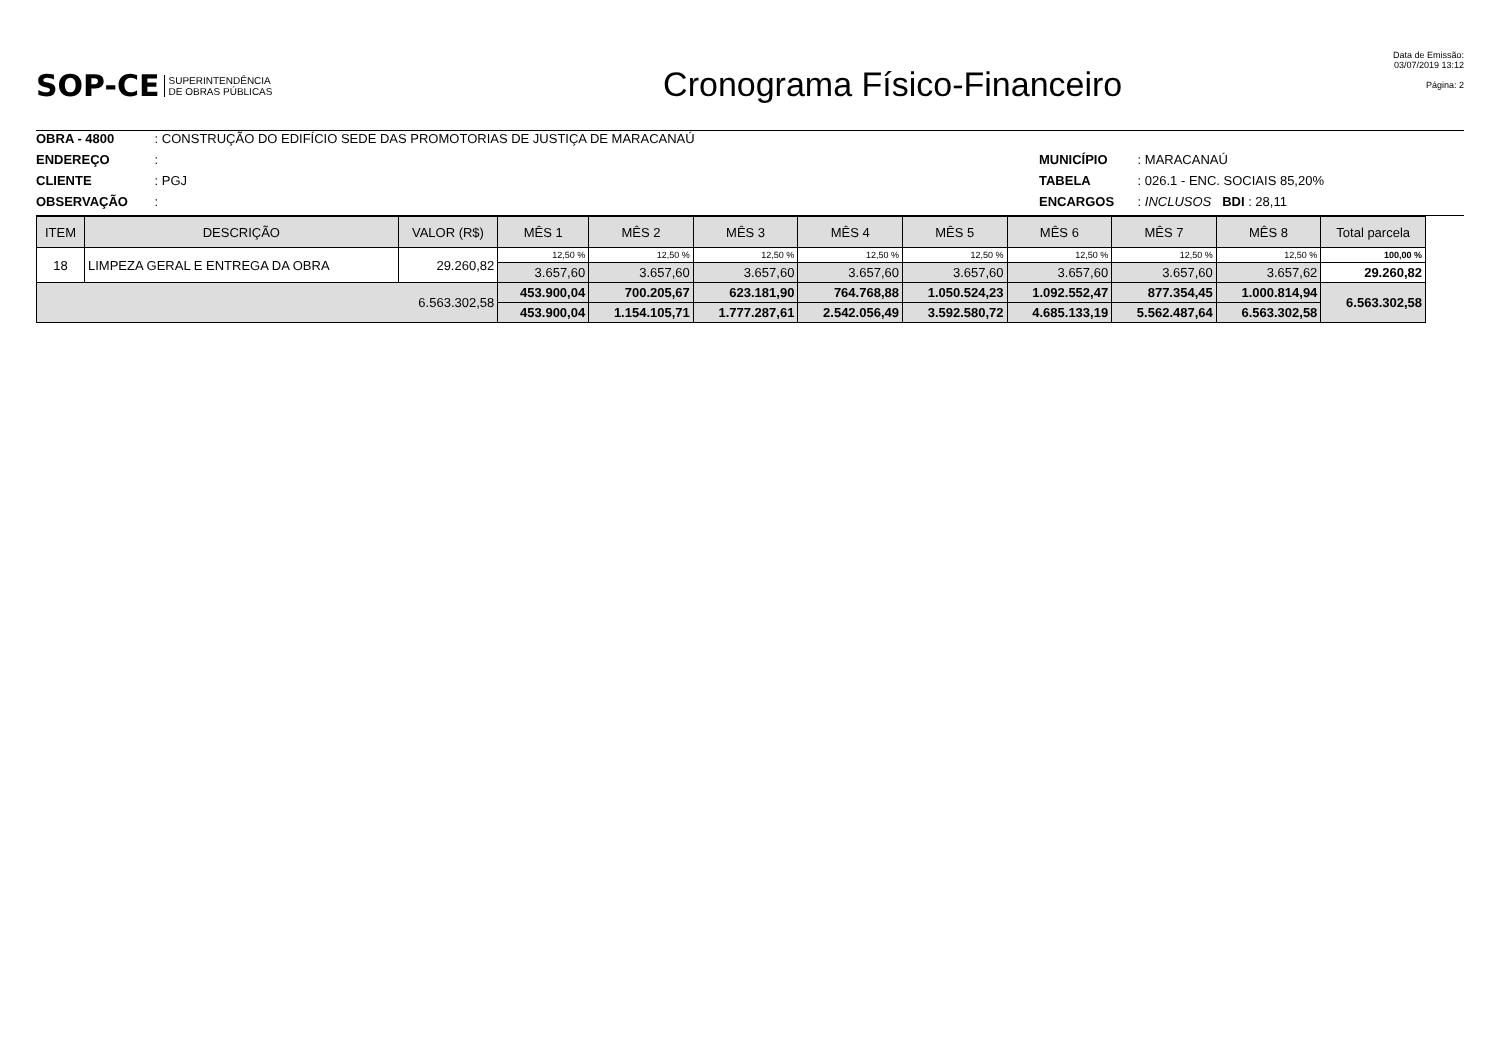SOP-CE SUPERINTENDÊNCIA
DE OBRAS PÚBLICAS
Cronograma Físico-Financeiro
Data de Emissão:
03/07/2019 13:12
Página: 2
OBRA - 4800 : CONSTRUÇÃO DO EDIFÍCIO SEDE DAS PROMOTORIAS DE JUSTIÇA DE MARACANAÚ
ENDEREÇO :
CLIENTE : PGJ
OBSERVAÇÃO :
MUNICÍPIO : MARACANAÚ
TABELA : 026.1 - ENC. SOCIAIS 85,20%
ENCARGOS : INCLUSOS BDI : 28,11
| ITEM | DESCRIÇÃO | VALOR (R$) | MÊS 1 | MÊS 2 | MÊS 3 | MÊS 4 | MÊS 5 | MÊS 6 | MÊS 7 | MÊS 8 | Total parcela |
| --- | --- | --- | --- | --- | --- | --- | --- | --- | --- | --- | --- |
| 18 | LIMPEZA GERAL E ENTREGA DA OBRA | 29.260,82 | 12,50 % | 12,50 % | 12,50 % | 12,50 % | 12,50 % | 12,50 % | 12,50 % | 12,50 % | 100,00 % |
| | | | 3.657,60 | 3.657,60 | 3.657,60 | 3.657,60 | 3.657,60 | 3.657,60 | 3.657,60 | 3.657,62 | 29.260,82 |
| 6.563.302,58 | | | 453.900,04 | 700.205,67 | 623.181,90 | 764.768,88 | 1.050.524,23 | 1.092.552,47 | 877.354,45 | 1.000.814,94 | 6.563.302,58 |
| | | | 453.900,04 | 1.154.105,71 | 1.777.287,61 | 2.542.056,49 | 3.592.580,72 | 4.685.133,19 | 5.562.487,64 | 6.563.302,58 | |